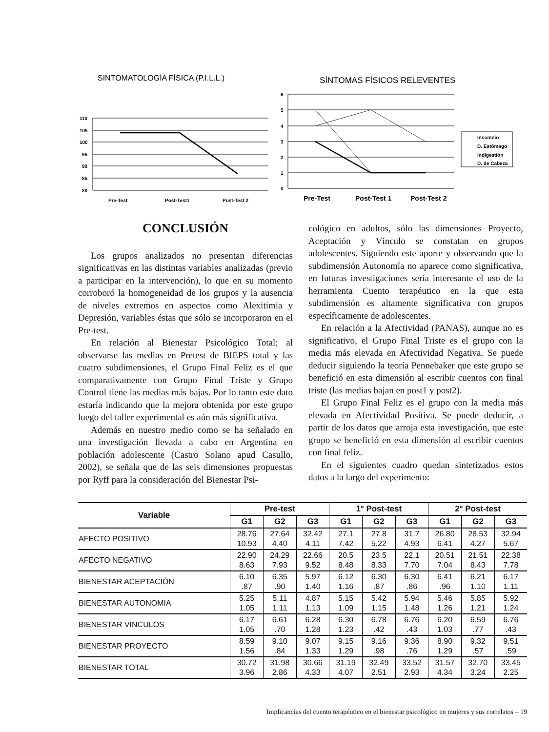SINTOMATOLOGÍA FÍSICA (P.I.L.L.)
110
105
100
95
90
85
80
Pre-Test
Post-Test1
Post-Test 2
SÍNTOMAS FÍSICOS RELEVENTES
6
5
4
3
2
1
0
Pre-Test
Post-Test 1
Post-Test 2
Insomnio
D. Estômago
Indigestión
D. de Cabeza
CONCLUSIÓN
Los grupos analizados no presentan diferencias significativas en las distintas variables analizadas (previo a participar en la intervención), lo que en su momento corroboró la homogeneidad de los grupos y la ausencia de niveles extremos en aspectos como Alexitimia y Depresión, variables éstas que sólo se incorporaron en el Pre-test.
En relación al Bienestar Psicológico Total; al observarse las medias en Pretest de BIEPS total y las cuatro subdimensiones, el Grupo Final Feliz es el que comparativamente con Grupo Final Triste y Grupo Control tiene las medias más bajas. Por lo tanto este dato estaría indicando que la mejora obtenida por este grupo luego del taller experimental es aún más significativa.
Además en nuestro medio como se ha señalado en una investigación llevada a cabo en Argentina en población adolescente (Castro Solano apud Casullo, 2002), se señala que de las seis dimensiones propuestas por Ryff para la consideración del Bienestar Psi-
cológico en adultos, sólo las dimensiones Proyecto, Aceptación y Vínculo se constatan en grupos adolescentes. Siguiendo este aporte y observando que la subdimensión Autonomía no aparece como significativa, en futuras investigaciones sería interesante el uso de la herramienta Cuento terapéutico en la que esta subdimensión es altamente significativa con grupos específicamente de adolescentes.
En relación a la Afectividad (PANAS), aunque no es significativo, el Grupo Final Triste es el grupo con la media más elevada en Afectividad Negativa. Se puede deducir siguiendo la teoría Pennebaker que este grupo se benefició en esta dimensión al escribir cuentos con final triste (las medias bajan en post1 y post2).
El Grupo Final Feliz es el grupo con la media más elevada en Afectividad Positiva. Se puede deducir, a partir de los datos que arroja esta investigación, que este grupo se benefició en esta dimensión al escribir cuentos con final feliz.
En el siguientes cuadro quedan sintetizados estos datos a la largo del experimento:
| Variable | Pre-test | | | 1° Post-test | | | 2° Post-test | | |
| --- | --- | --- | --- | --- | --- | --- | --- | --- | --- |
| | G1 | G2 | G3 | G1 | G2 | G3 | G1 | G2 | G3 |
| AFECTO POSITIVO | 28.76 10.93 | 27.64 4.40 | 32.42 4.11 | 27.1 7.42 | 27.8 5.22 | 31.7 4.93 | 26.80 6.41 | 28.53 4.27 | 32.94 5.67 |
| AFECTO NEGATIVO | 22.90 8.63 | 24.29 7.93 | 22.66 9.52 | 20.5 8.48 | 23.5 8.33 | 22.1 7.70 | 20.51 7.04 | 21.51 8.43 | 22.38 7.78 |
| BIENESTAR ACEPTACIÓN | 6.10 .87 | 6.35 .90 | 5.97 1.40 | 6.12 1.16 | 6.30 .87 | 6.30 .86 | 6.41 .96 | 6.21 1.10 | 6.17 1.11 |
| BIENESTAR AUTONOMIA | 5.25 1.05 | 5.11 1.11 | 4.87 1.13 | 5.15 1.09 | 5.42 1.15 | 5.94 1.48 | 5.46 1.26 | 5.85 1.21 | 5.92 1.24 |
| BIENESTAR VINCULOS | 6.17 1.05 | 6.61 .70 | 6.28 1.28 | 6.30 1.23 | 6.78 .42 | 6.76 .43 | 6.20 1.03 | 6.59 .77 | 6.76 .43 |
| BIENESTAR PROYECTO | 8.59 1.56 | 9.10 .84 | 9.07 1.33 | 9.15 1.29 | 9.16 .98 | 9.36 .76 | 8.90 1.29 | 9.32 .57 | 9.51 .59 |
| BIENESTAR TOTAL | 30.72 3.96 | 31.98 2.86 | 30.66 4.33 | 31.19 4.07 | 32.49 2.51 | 33.52 2.93 | 31.57 4.34 | 32.70 3.24 | 33.45 2.25 |
Implicancias del cuento terapéutico en el bienestar psicológico en mujeres y sus correlatos – 19